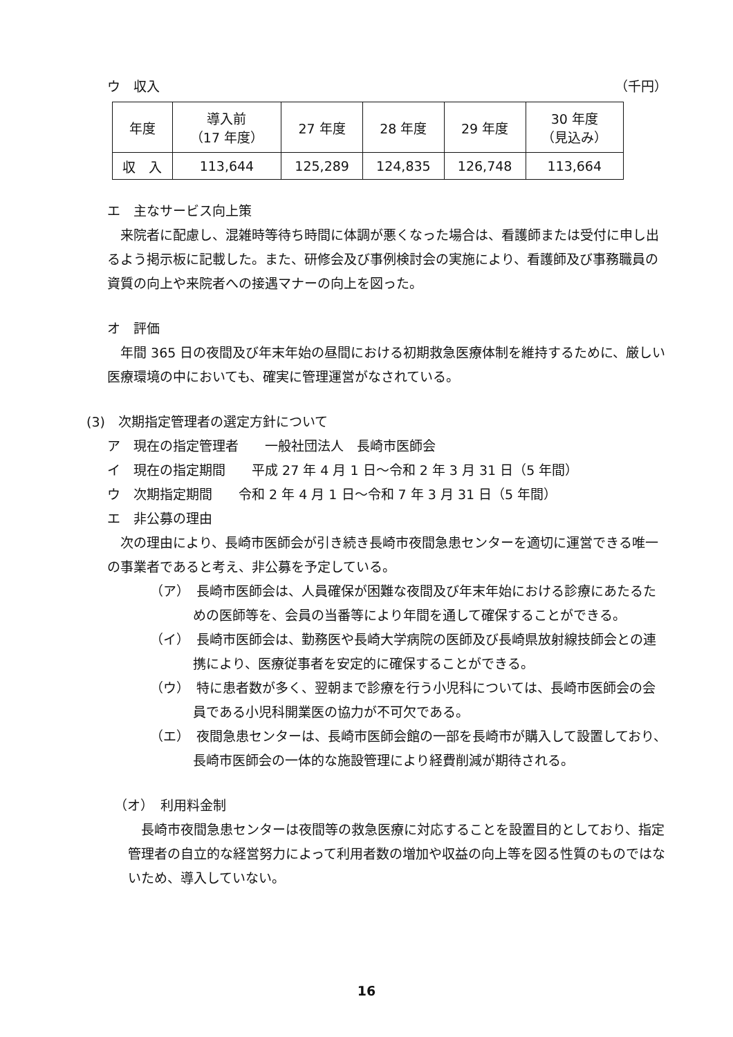ウ　収入 （千円）
| 年度 | 導入前 （17 年度） | 27 年度 | 28 年度 | 29 年度 | 30 年度 （見込み） |
| 収 入 | 113,644 | 125,289 | 124,835 | 126,748 | 113,664 |
エ　主なサービス向上策
来院者に配慮し、混雑時等待ち時間に体調が悪くなった場合は、看護師または受付に申し出るよう掲示板に記載した。また、研修会及び事例検討会の実施により、看護師及び事務職員の資質の向上や来院者への接遇マナーの向上を図った。
オ　評価
年間 365 日の夜間及び年末年始の昼間における初期救急医療体制を維持するために、厳しい医療環境の中においても、確実に管理運営がなされている。
(3)　次期指定管理者の選定方針について
ア　現在の指定管理者　　一般社団法人　長崎市医師会
イ　現在の指定期間　　平成 27 年 4 月 1 日～令和 2 年 3 月 31 日（5 年間）
ウ　次期指定期間　　令和 2 年 4 月 1 日～令和 7 年 3 月 31 日（5 年間）
エ　非公募の理由
次の理由により、長崎市医師会が引き続き長崎市夜間急患センターを適切に運営できる唯一の事業者であると考え、非公募を予定している。
（ア）　長崎市医師会は、人員確保が困難な夜間及び年末年始における診療にあたるための医師等を、会員の当番等により年間を通して確保することができる。
（イ）　長崎市医師会は、勤務医や長崎大学病院の医師及び長崎県放射線技師会との連携により、医療従事者を安定的に確保することができる。
（ウ）　特に患者数が多く、翌朝まで診療を行う小児科については、長崎市医師会の会員である小児科開業医の協力が不可欠である。
（エ）　夜間急患センターは、長崎市医師会館の一部を長崎市が購入して設置しており、長崎市医師会の一体的な施設管理により経費削減が期待される。
（オ）　利用料金制
長崎市夜間急患センターは夜間等の救急医療に対応することを設置目的としており、指定管理者の自立的な経営努力によって利用者数の増加や収益の向上等を図る性質のものではないため、導入していない。
16